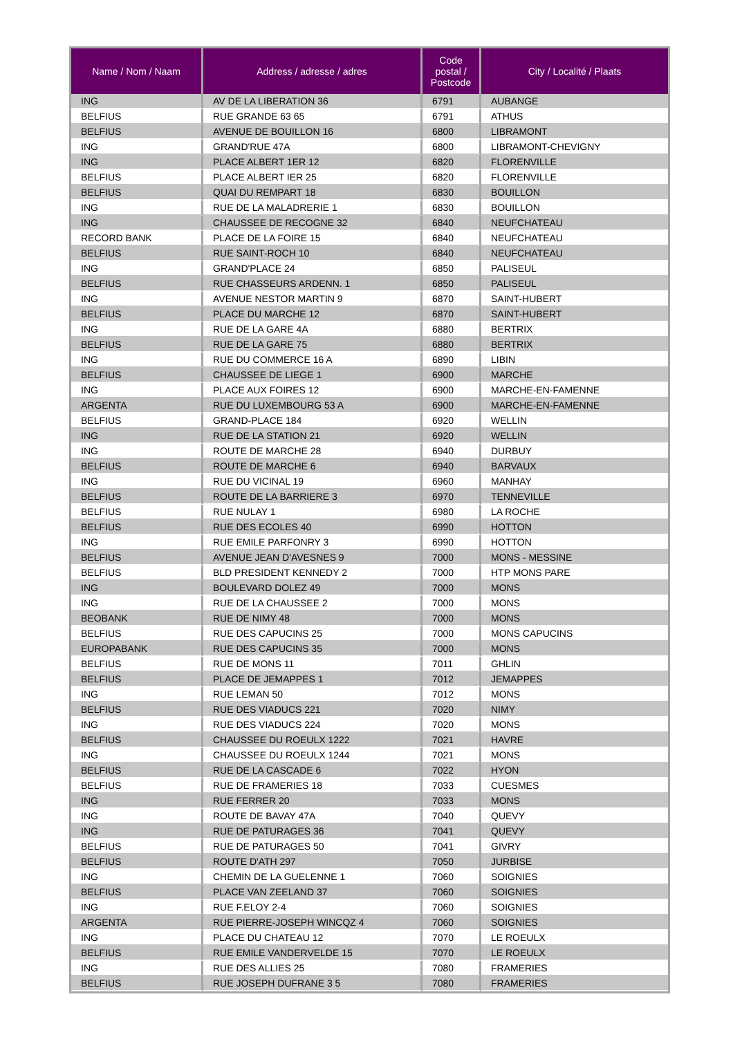| Name / Nom / Naam | Address / adresse / adres | Code postal / Postcode | City / Localité / Plaats |
| --- | --- | --- | --- |
| ING | AV DE LA LIBERATION 36 | 6791 | AUBANGE |
| BELFIUS | RUE GRANDE 63 65 | 6791 | ATHUS |
| BELFIUS | AVENUE DE BOUILLON 16 | 6800 | LIBRAMONT |
| ING | GRAND'RUE 47A | 6800 | LIBRAMONT-CHEVIGNY |
| ING | PLACE ALBERT 1ER 12 | 6820 | FLORENVILLE |
| BELFIUS | PLACE ALBERT IER 25 | 6820 | FLORENVILLE |
| BELFIUS | QUAI DU REMPART 18 | 6830 | BOUILLON |
| ING | RUE DE LA MALADRERIE 1 | 6830 | BOUILLON |
| ING | CHAUSSEE DE RECOGNE 32 | 6840 | NEUFCHATEAU |
| RECORD BANK | PLACE DE LA FOIRE 15 | 6840 | NEUFCHATEAU |
| BELFIUS | RUE SAINT-ROCH 10 | 6840 | NEUFCHATEAU |
| ING | GRAND'PLACE 24 | 6850 | PALISEUL |
| BELFIUS | RUE CHASSEURS ARDENN. 1 | 6850 | PALISEUL |
| ING | AVENUE NESTOR MARTIN 9 | 6870 | SAINT-HUBERT |
| BELFIUS | PLACE DU MARCHE 12 | 6870 | SAINT-HUBERT |
| ING | RUE DE LA GARE 4A | 6880 | BERTRIX |
| BELFIUS | RUE DE LA GARE 75 | 6880 | BERTRIX |
| ING | RUE DU COMMERCE 16 A | 6890 | LIBIN |
| BELFIUS | CHAUSSEE DE LIEGE 1 | 6900 | MARCHE |
| ING | PLACE AUX FOIRES 12 | 6900 | MARCHE-EN-FAMENNE |
| ARGENTA | RUE DU LUXEMBOURG 53 A | 6900 | MARCHE-EN-FAMENNE |
| BELFIUS | GRAND-PLACE 184 | 6920 | WELLIN |
| ING | RUE DE LA STATION 21 | 6920 | WELLIN |
| ING | ROUTE DE MARCHE 28 | 6940 | DURBUY |
| BELFIUS | ROUTE DE MARCHE 6 | 6940 | BARVAUX |
| ING | RUE DU VICINAL 19 | 6960 | MANHAY |
| BELFIUS | ROUTE DE LA BARRIERE 3 | 6970 | TENNEVILLE |
| BELFIUS | RUE NULAY 1 | 6980 | LA ROCHE |
| BELFIUS | RUE DES ECOLES 40 | 6990 | HOTTON |
| ING | RUE EMILE PARFONRY 3 | 6990 | HOTTON |
| BELFIUS | AVENUE JEAN D'AVESNES 9 | 7000 | MONS - MESSINE |
| BELFIUS | BLD PRESIDENT KENNEDY 2 | 7000 | HTP MONS PARE |
| ING | BOULEVARD DOLEZ 49 | 7000 | MONS |
| ING | RUE DE LA CHAUSSEE 2 | 7000 | MONS |
| BEOBANK | RUE DE NIMY 48 | 7000 | MONS |
| BELFIUS | RUE DES CAPUCINS 25 | 7000 | MONS CAPUCINS |
| EUROPABANK | RUE DES CAPUCINS 35 | 7000 | MONS |
| BELFIUS | RUE DE MONS 11 | 7011 | GHLIN |
| BELFIUS | PLACE DE JEMAPPES 1 | 7012 | JEMAPPES |
| ING | RUE LEMAN 50 | 7012 | MONS |
| BELFIUS | RUE DES VIADUCS 221 | 7020 | NIMY |
| ING | RUE DES VIADUCS 224 | 7020 | MONS |
| BELFIUS | CHAUSSEE DU ROEULX 1222 | 7021 | HAVRE |
| ING | CHAUSSEE DU ROEULX 1244 | 7021 | MONS |
| BELFIUS | RUE DE LA CASCADE 6 | 7022 | HYON |
| BELFIUS | RUE DE FRAMERIES 18 | 7033 | CUESMES |
| ING | RUE FERRER 20 | 7033 | MONS |
| ING | ROUTE DE BAVAY 47A | 7040 | QUEVY |
| ING | RUE DE PATURAGES 36 | 7041 | QUEVY |
| BELFIUS | RUE DE PATURAGES 50 | 7041 | GIVRY |
| BELFIUS | ROUTE D'ATH 297 | 7050 | JURBISE |
| ING | CHEMIN DE LA GUELENNE 1 | 7060 | SOIGNIES |
| BELFIUS | PLACE VAN ZEELAND 37 | 7060 | SOIGNIES |
| ING | RUE F.ELOY 2-4 | 7060 | SOIGNIES |
| ARGENTA | RUE PIERRE-JOSEPH WINCQZ 4 | 7060 | SOIGNIES |
| ING | PLACE DU CHATEAU 12 | 7070 | LE ROEULX |
| BELFIUS | RUE EMILE VANDERVELDE 15 | 7070 | LE ROEULX |
| ING | RUE DES ALLIES 25 | 7080 | FRAMERIES |
| BELFIUS | RUE JOSEPH DUFRANE 3 5 | 7080 | FRAMERIES |